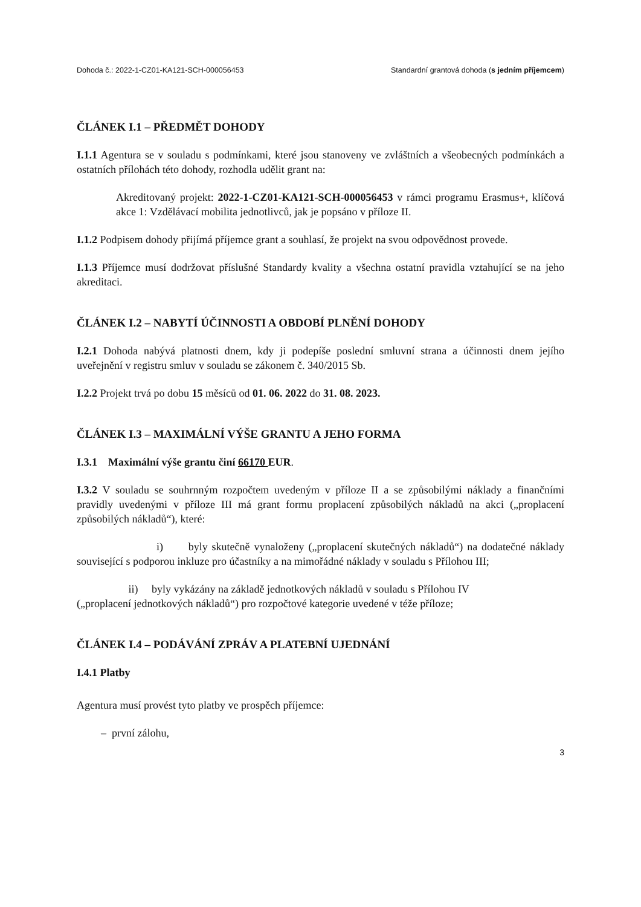Dohoda č.: 2022-1-CZ01-KA121-SCH-000056453 Standardní grantová dohoda (s jedním příjemcem)
ČLÁNEK I.1 – PŘEDMĚT DOHODY
I.1.1 Agentura se v souladu s podmínkami, které jsou stanoveny ve zvláštních a všeobecných podmínkách a ostatních přílohách této dohody, rozhodla udělit grant na:
Akreditovaný projekt: 2022-1-CZ01-KA121-SCH-000056453 v rámci programu Erasmus+, klíčová akce 1: Vzdělávací mobilita jednotlivců, jak je popsáno v příloze II.
I.1.2 Podpisem dohody přijímá příjemce grant a souhlasí, že projekt na svou odpovědnost provede.
I.1.3 Příjemce musí dodržovat příslušné Standardy kvality a všechna ostatní pravidla vztahující se na jeho akreditaci.
ČLÁNEK I.2 – NABYTÍ ÚČINNOSTI A OBDOBÍ PLNĚNÍ DOHODY
I.2.1 Dohoda nabývá platnosti dnem, kdy ji podepíše poslední smluvní strana a účinnosti dnem jejího uveřejnění v registru smluv v souladu se zákonem č. 340/2015 Sb.
I.2.2 Projekt trvá po dobu 15 měsíců od 01. 06. 2022 do 31. 08. 2023.
ČLÁNEK I.3 – MAXIMÁLNÍ VÝŠE GRANTU A JEHO FORMA
I.3.1 Maximální výše grantu činí 66170 EUR.
I.3.2 V souladu se souhrnným rozpočtem uvedeným v příloze II a se způsobilými náklady a finančními pravidly uvedenými v příloze III má grant formu proplacení způsobilých nákladů na akci („proplacení způsobilých nákladů“), které:
i) byly skutečně vynaloženy („proplacení skutečných nákladů“) na dodatečné náklady související s podporou inkluze pro účastníky a na mimořádné náklady v souladu s Přílohou III;
ii) byly vykázány na základě jednotkových nákladů v souladu s Přílohou IV
(„proplacení jednotkových nákladů“) pro rozpočtové kategorie uvedené v téže příloze;
ČLÁNEK I.4 – PODÁVÁNÍ ZPRÁV A PLATEBNÍ UJEDNÁNÍ
I.4.1 Platby
Agentura musí provést tyto platby ve prospěch příjemce:
– první zálohu,
3